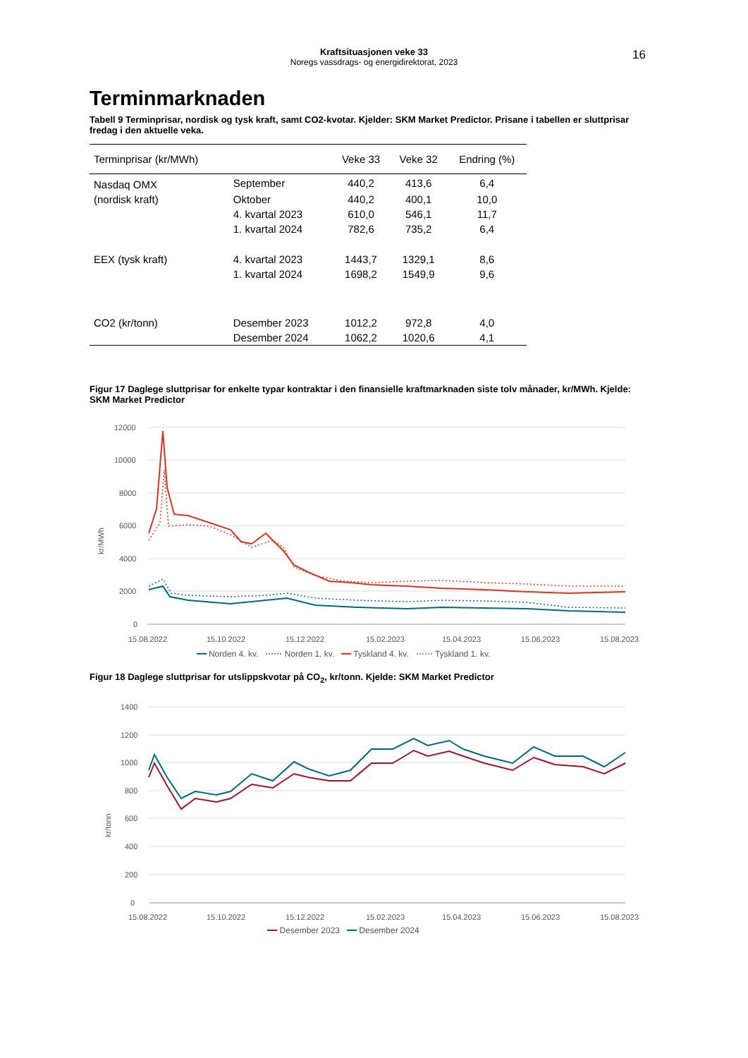Kraftsituasjonen veke 33
Noregs vassdrags- og energidirektorat, 2023
16
Terminmarknaden
Tabell 9 Terminprisar, nordisk og tysk kraft, samt CO2-kvotar. Kjelder: SKM Market Predictor. Prisane i tabellen er sluttprisar fredag i den aktuelle veka.
| Terminprisar (kr/MWh) | | Veke 33 | Veke 32 | Endring (%) |
| --- | --- | --- | --- | --- |
| Nasdaq OMX | September | 440,2 | 413,6 | 6,4 |
| (nordisk kraft) | Oktober | 440,2 | 400,1 | 10,0 |
| | 4. kvartal 2023 | 610,0 | 546,1 | 11,7 |
| | 1. kvartal 2024 | 782,6 | 735,2 | 6,4 |
| EEX (tysk kraft) | 4. kvartal 2023 | 1443,7 | 1329,1 | 8,6 |
| | 1. kvartal 2024 | 1698,2 | 1549,9 | 9,6 |
| CO2 (kr/tonn) | Desember 2023 | 1012,2 | 972,8 | 4,0 |
| | Desember 2024 | 1062,2 | 1020,6 | 4,1 |
Figur 17 Daglege sluttprisar for enkelte typar kontraktar i den finansielle kraftmarknaden siste tolv månader, kr/MWh. Kjelde: SKM Market Predictor
12000
10000
8000
6000
4000
2000
0
kr/MWh
15.08.2022
15.10.2022
15.12.2022
15.02.2023
15.04.2023
15.06.2023
15.08.2023
━━ Norden 4. kv. ⋯⋯ Norden 1. kv. ━━ Tyskland 4. kv. ⋯⋯ Tyskland 1. kv.
Figur 18 Daglege sluttprisar for utslippskvotar på CO<sub>2</sub>, kr/tonn. Kjelde: SKM Market Predictor
1400
1200
1000
800
600
400
200
0
kr/tonn
15.08.2022
15.10.2022
15.12.2022
15.02.2023
15.04.2023
15.06.2023
15.08.2023
━━ Desember 2023 ━━ Desember 2024